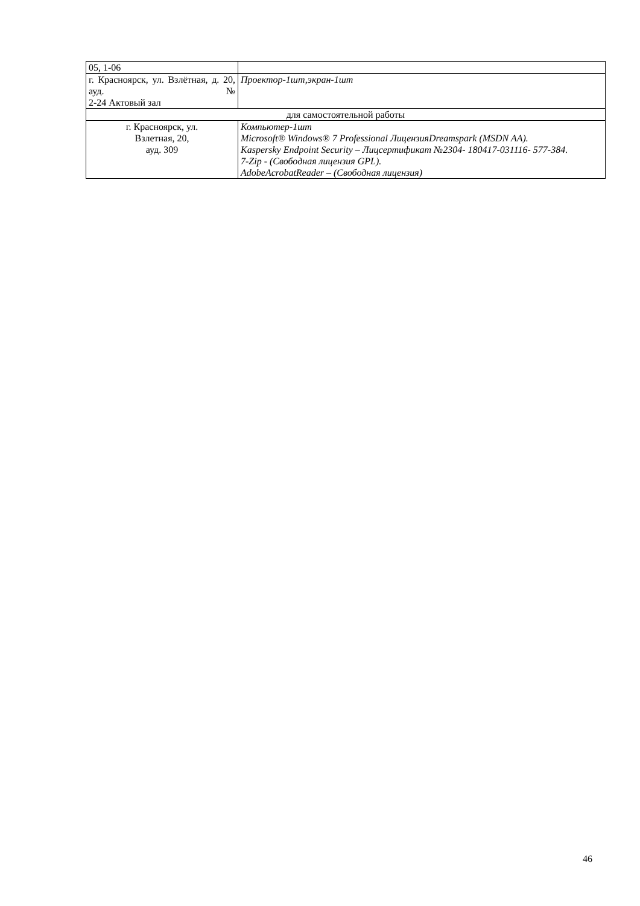| 05, 1-06 | |
| г. Красноярск, ул. Взлётная, д. 20, ауд. № 2-24 Актовый зал | Проектор-1шт,экран-1шт |
| для самостоятельной работы | |
| г. Красноярск, ул. Взлетная, 20, ауд. 309 | Компьютер-1шт Microsoft® Windows® 7 Professional ЛицензияDreamspark (MSDN AA). Kaspersky Endpoint Security – Лицсертификат №2304- 180417-031116- 577-384. 7-Zip - (Свободная лицензия GPL). AdobeAcrobatReader – (Свободная лицензия) |
46